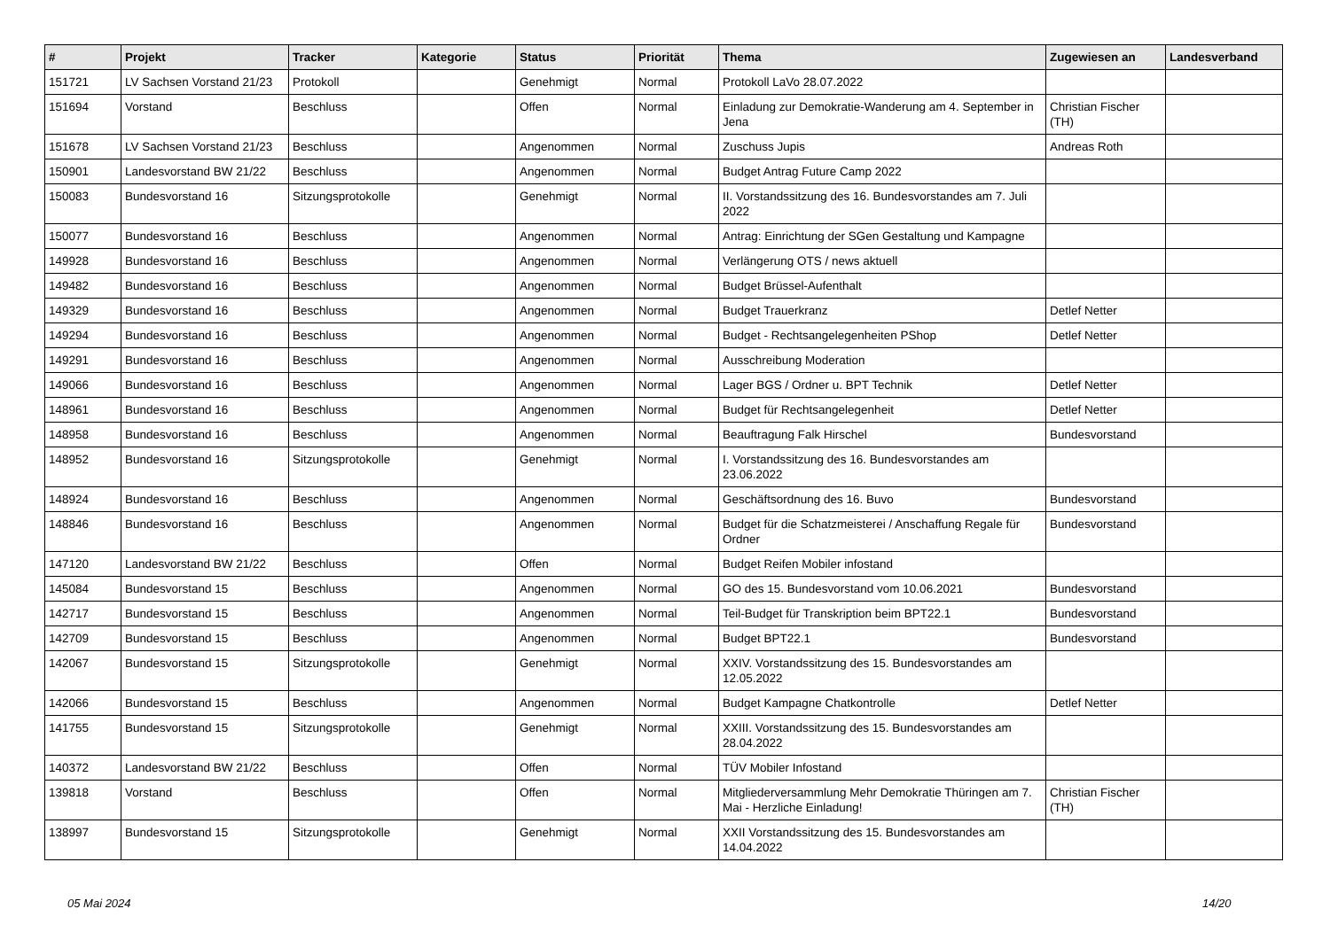| # | Projekt | Tracker | Kategorie | Status | Priorität | Thema | Zugewiesen an | Landesverband |
| --- | --- | --- | --- | --- | --- | --- | --- | --- |
| 151721 | LV Sachsen Vorstand 21/23 | Protokoll | | Genehmigt | Normal | Protokoll LaVo 28.07.2022 | | |
| 151694 | Vorstand | Beschluss | | Offen | Normal | Einladung zur Demokratie-Wanderung am 4. September in Jena | Christian Fischer (TH) | |
| 151678 | LV Sachsen Vorstand 21/23 | Beschluss | | Angenommen | Normal | Zuschuss Jupis | Andreas Roth | |
| 150901 | Landesvorstand BW 21/22 | Beschluss | | Angenommen | Normal | Budget Antrag Future Camp 2022 | | |
| 150083 | Bundesvorstand 16 | Sitzungsprotokolle | | Genehmigt | Normal | II. Vorstandssitzung des 16. Bundesvorstandes am 7. Juli 2022 | | |
| 150077 | Bundesvorstand 16 | Beschluss | | Angenommen | Normal | Antrag: Einrichtung der SGen Gestaltung und Kampagne | | |
| 149928 | Bundesvorstand 16 | Beschluss | | Angenommen | Normal | Verlängerung OTS / news aktuell | | |
| 149482 | Bundesvorstand 16 | Beschluss | | Angenommen | Normal | Budget Brüssel-Aufenthalt | | |
| 149329 | Bundesvorstand 16 | Beschluss | | Angenommen | Normal | Budget Trauerkranz | Detlef Netter | |
| 149294 | Bundesvorstand 16 | Beschluss | | Angenommen | Normal | Budget - Rechtsangelegenheiten PShop | Detlef Netter | |
| 149291 | Bundesvorstand 16 | Beschluss | | Angenommen | Normal | Ausschreibung Moderation | | |
| 149066 | Bundesvorstand 16 | Beschluss | | Angenommen | Normal | Lager BGS / Ordner u. BPT Technik | Detlef Netter | |
| 148961 | Bundesvorstand 16 | Beschluss | | Angenommen | Normal | Budget für Rechtsangelegenheit | Detlef Netter | |
| 148958 | Bundesvorstand 16 | Beschluss | | Angenommen | Normal | Beauftragung Falk Hirschel | Bundesvorstand | |
| 148952 | Bundesvorstand 16 | Sitzungsprotokolle | | Genehmigt | Normal | I. Vorstandssitzung des 16. Bundesvorstandes am 23.06.2022 | | |
| 148924 | Bundesvorstand 16 | Beschluss | | Angenommen | Normal | Geschäftsordnung des 16. Buvo | Bundesvorstand | |
| 148846 | Bundesvorstand 16 | Beschluss | | Angenommen | Normal | Budget für die Schatzmeisterei / Anschaffung Regale für Ordner | Bundesvorstand | |
| 147120 | Landesvorstand BW 21/22 | Beschluss | | Offen | Normal | Budget Reifen Mobiler infostand | | |
| 145084 | Bundesvorstand 15 | Beschluss | | Angenommen | Normal | GO des 15. Bundesvorstand vom 10.06.2021 | Bundesvorstand | |
| 142717 | Bundesvorstand 15 | Beschluss | | Angenommen | Normal | Teil-Budget für Transkription beim BPT22.1 | Bundesvorstand | |
| 142709 | Bundesvorstand 15 | Beschluss | | Angenommen | Normal | Budget BPT22.1 | Bundesvorstand | |
| 142067 | Bundesvorstand 15 | Sitzungsprotokolle | | Genehmigt | Normal | XXIV. Vorstandssitzung des 15. Bundesvorstandes am 12.05.2022 | | |
| 142066 | Bundesvorstand 15 | Beschluss | | Angenommen | Normal | Budget Kampagne Chatkontrolle | Detlef Netter | |
| 141755 | Bundesvorstand 15 | Sitzungsprotokolle | | Genehmigt | Normal | XXIII. Vorstandssitzung des 15. Bundesvorstandes am 28.04.2022 | | |
| 140372 | Landesvorstand BW 21/22 | Beschluss | | Offen | Normal | TÜV Mobiler Infostand | | |
| 139818 | Vorstand | Beschluss | | Offen | Normal | Mitgliederversammlung Mehr Demokratie Thüringen am 7. Mai - Herzliche Einladung! | Christian Fischer (TH) | |
| 138997 | Bundesvorstand 15 | Sitzungsprotokolle | | Genehmigt | Normal | XXII Vorstandssitzung des 15. Bundesvorstandes am 14.04.2022 | | |
05 Mai 2024 14/20